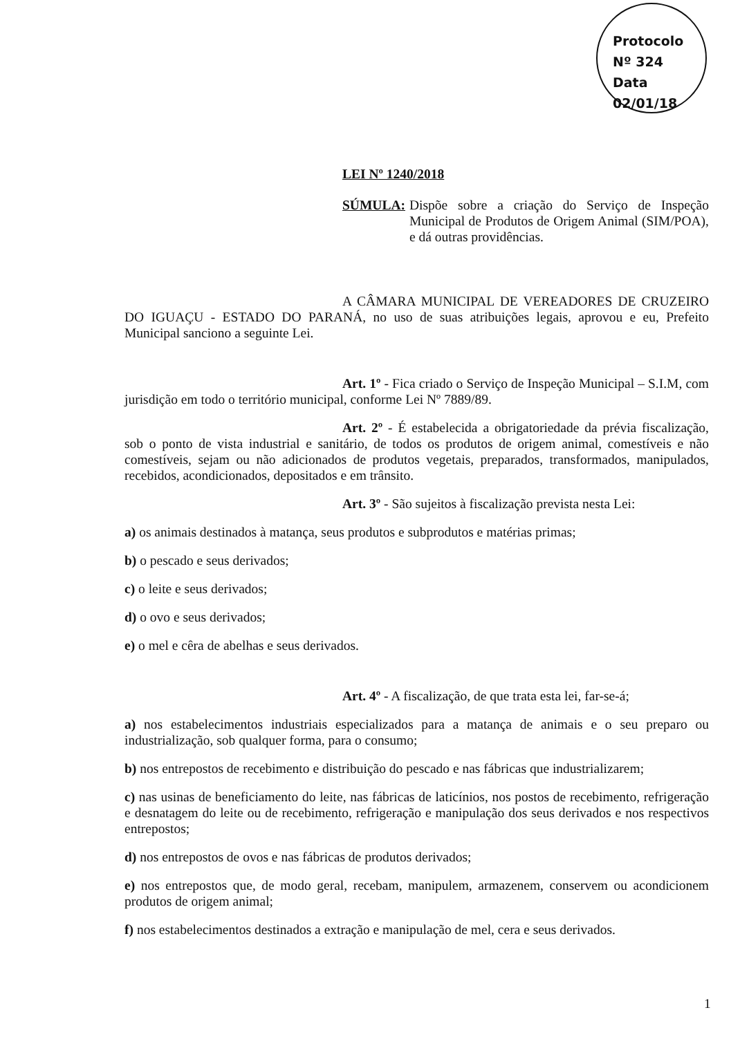Protocolo
Nº 324
Data 02/01/18
LEI Nº 1240/2018
SÚMULA: Dispõe sobre a criação do Serviço de Inspeção Municipal de Produtos de Origem Animal (SIM/POA), e dá outras providências.
A CÂMARA MUNICIPAL DE VEREADORES DE CRUZEIRO DO IGUAÇU - ESTADO DO PARANÁ, no uso de suas atribuições legais, aprovou e eu, Prefeito Municipal sanciono a seguinte Lei.
Art. 1º - Fica criado o Serviço de Inspeção Municipal – S.I.M, com jurisdição em todo o território municipal, conforme Lei Nº 7889/89.
Art. 2º - É estabelecida a obrigatoriedade da prévia fiscalização, sob o ponto de vista industrial e sanitário, de todos os produtos de origem animal, comestíveis e não comestíveis, sejam ou não adicionados de produtos vegetais, preparados, transformados, manipulados, recebidos, acondicionados, depositados e em trânsito.
Art. 3º - São sujeitos à fiscalização prevista nesta Lei:
a) os animais destinados à matança, seus produtos e subprodutos e matérias primas;
b) o pescado e seus derivados;
c) o leite e seus derivados;
d) o ovo e seus derivados;
e) o mel e cêra de abelhas e seus derivados.
Art. 4º - A fiscalização, de que trata esta lei, far-se-á;
a) nos estabelecimentos industriais especializados para a matança de animais e o seu preparo ou industrialização, sob qualquer forma, para o consumo;
b) nos entrepostos de recebimento e distribuição do pescado e nas fábricas que industrializarem;
c) nas usinas de beneficiamento do leite, nas fábricas de laticínios, nos postos de recebimento, refrigeração e desnatagem do leite ou de recebimento, refrigeração e manipulação dos seus derivados e nos respectivos entrepostos;
d) nos entrepostos de ovos e nas fábricas de produtos derivados;
e) nos entrepostos que, de modo geral, recebam, manipulem, armazenem, conservem ou acondicionem produtos de origem animal;
f) nos estabelecimentos destinados a extração e manipulação de mel, cera e seus derivados.
1